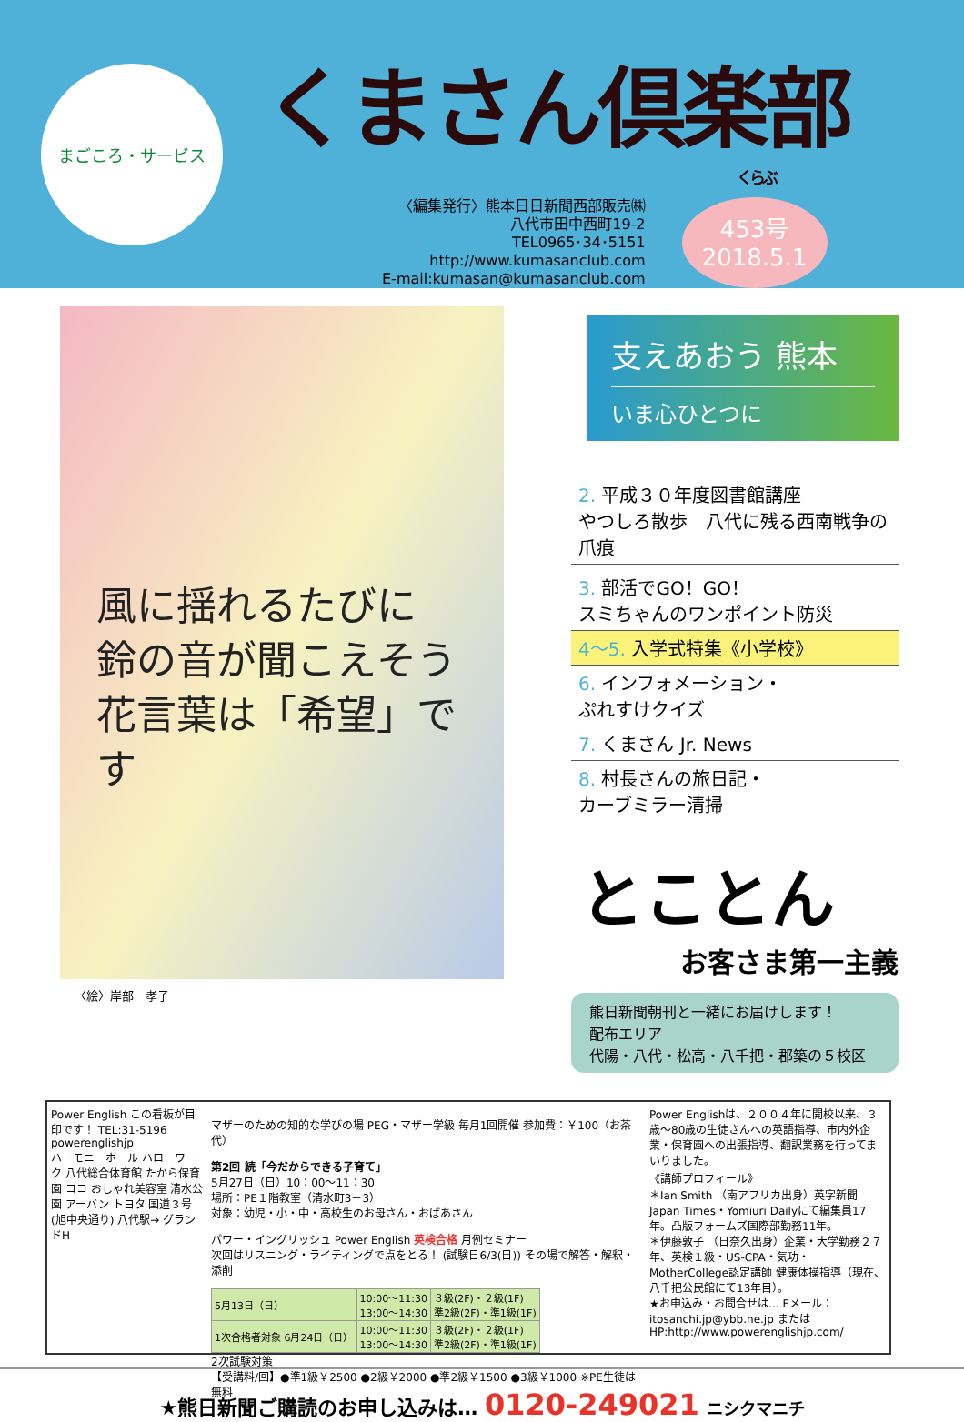まごころ・サービス
くまさん倶楽部
くらぶ
〈編集発行〉熊本日日新聞西部販売㈱
八代市田中西町19-2
TEL0965･34･5151
http://www.kumasanclub.com
E-mail:kumasan@kumasanclub.com
453号
2018.5.1
風に揺れるたびに 鈴の音が聞こえそう 花言葉は「希望」です
〈絵〉岸部　孝子
支えあおう 熊本
いま心ひとつに
2. 平成３０年度図書館講座
やつしろ散歩　八代に残る西南戦争の爪痕
3. 部活でGO！GO！
スミちゃんのワンポイント防災
4～5. 入学式特集《小学校》
6. インフォメーション・
ぷれすけクイズ
7. くまさん Jr. News
8. 村長さんの旅日記・
カーブミラー清掃
とことん
お客さま第一主義
熊日新聞朝刊と一緒にお届けします！
配布エリア
代陽・八代・松高・八千把・郡築の５校区
Power English この看板が目印です！ TEL:31-5196 powerenglishjp
ハーモニーホール ハローワーク 八代総合体育館 たから保育園 ココ おしゃれ美容室 清水公園 アーバン トヨタ 国道３号(旭中央通り) 八代駅→ グランドH
マザーのための知的な学びの場 PEG・マザー学級 毎月1回開催 参加費：￥100（お茶代）
第2回 続「今だからできる子育て」
5月27日（日）10：00～11：30
場所：PE１階教室（清水町3－3）
対象：幼児・小・中・高校生のお母さん・おばあさん
パワー・イングリッシュ Power English 英検合格 月例セミナー
次回はリスニング・ライティングで点をとる！ (試験日6/3(日)) その場で解答・解釈・添削
| 5月13日（日） | 10:00～11:30 13:00～14:30 | ３級(2F)・２級(1F) 準2級(2F)・準1級(1F) |
| 1次合格者対象 6月24日（日） | 10:00～11:30 13:00～14:30 | ３級(2F)・２級(1F) 準2級(2F)・準1級(1F) |
2次試験対策
【受講料/回】●準1級￥2500 ●2級￥2000 ●準2級￥1500 ●3級￥1000 ※PE生徒は無料
Power Englishは、２００４年に開校以来、３歳～80歳の生徒さんへの英語指導、市内外企業・保育園への出張指導、翻訳業務を行ってまいりました。
《講師プロフィール》
＊Ian Smith （南アフリカ出身）英字新聞 Japan Times・Yomiuri Dailyにて編集員17年。凸版フォームズ国際部勤務11年。
＊伊藤敦子 （日奈久出身）企業・大学勤務２７年、英検１級・US-CPA・気功・MotherCollege認定講師 健康体操指導（現在、八千把公民館にて13年目）。
★お申込み・お問合せは… Eメール：itosanchi.jp@ybb.ne.jp またはHP:http://www.powerenglishjp.com/
★熊日新聞ご購読のお申し込みは… 0120-249021 ニシクマニチ